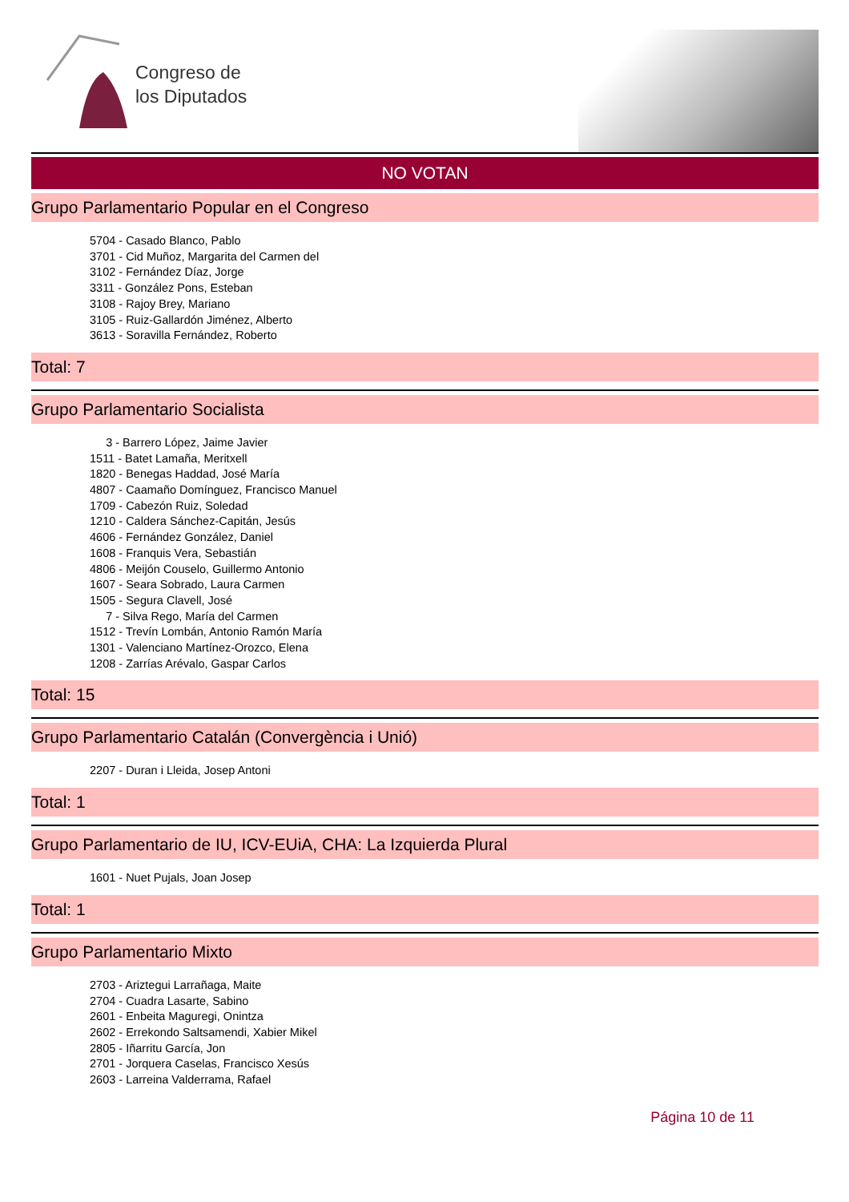Congreso de
los Diputados
NO VOTAN
Grupo Parlamentario Popular en el Congreso
5704 - Casado Blanco, Pablo
3701 - Cid Muñoz, Margarita del Carmen del
3102 - Fernández Díaz, Jorge
3311 - González Pons, Esteban
3108 - Rajoy Brey, Mariano
3105 - Ruiz-Gallardón Jiménez, Alberto
3613 - Soravilla Fernández, Roberto
Total: 7
Grupo Parlamentario Socialista
3 - Barrero López, Jaime Javier
1511 - Batet Lamaña, Meritxell
1820 - Benegas Haddad, José María
4807 - Caamaño Domínguez, Francisco Manuel
1709 - Cabezón Ruiz, Soledad
1210 - Caldera Sánchez-Capitán, Jesús
4606 - Fernández González, Daniel
1608 - Franquis Vera, Sebastián
4806 - Meijón Couselo, Guillermo Antonio
1607 - Seara Sobrado, Laura Carmen
1505 - Segura Clavell, José
7 - Silva Rego, María del Carmen
1512 - Trevín Lombán, Antonio Ramón María
1301 - Valenciano Martínez-Orozco, Elena
1208 - Zarrías Arévalo, Gaspar Carlos
Total: 15
Grupo Parlamentario Catalán (Convergència i Unió)
2207 - Duran i Lleida, Josep Antoni
Total: 1
Grupo Parlamentario de IU, ICV-EUiA, CHA: La Izquierda Plural
1601 - Nuet Pujals, Joan Josep
Total: 1
Grupo Parlamentario Mixto
2703 - Ariztegui Larrañaga, Maite
2704 - Cuadra Lasarte, Sabino
2601 - Enbeita Maguregi, Onintza
2602 - Errekondo Saltsamendi, Xabier Mikel
2805 - Iñarritu García, Jon
2701 - Jorquera Caselas, Francisco Xesús
2603 - Larreina Valderrama, Rafael
Página 10 de 11